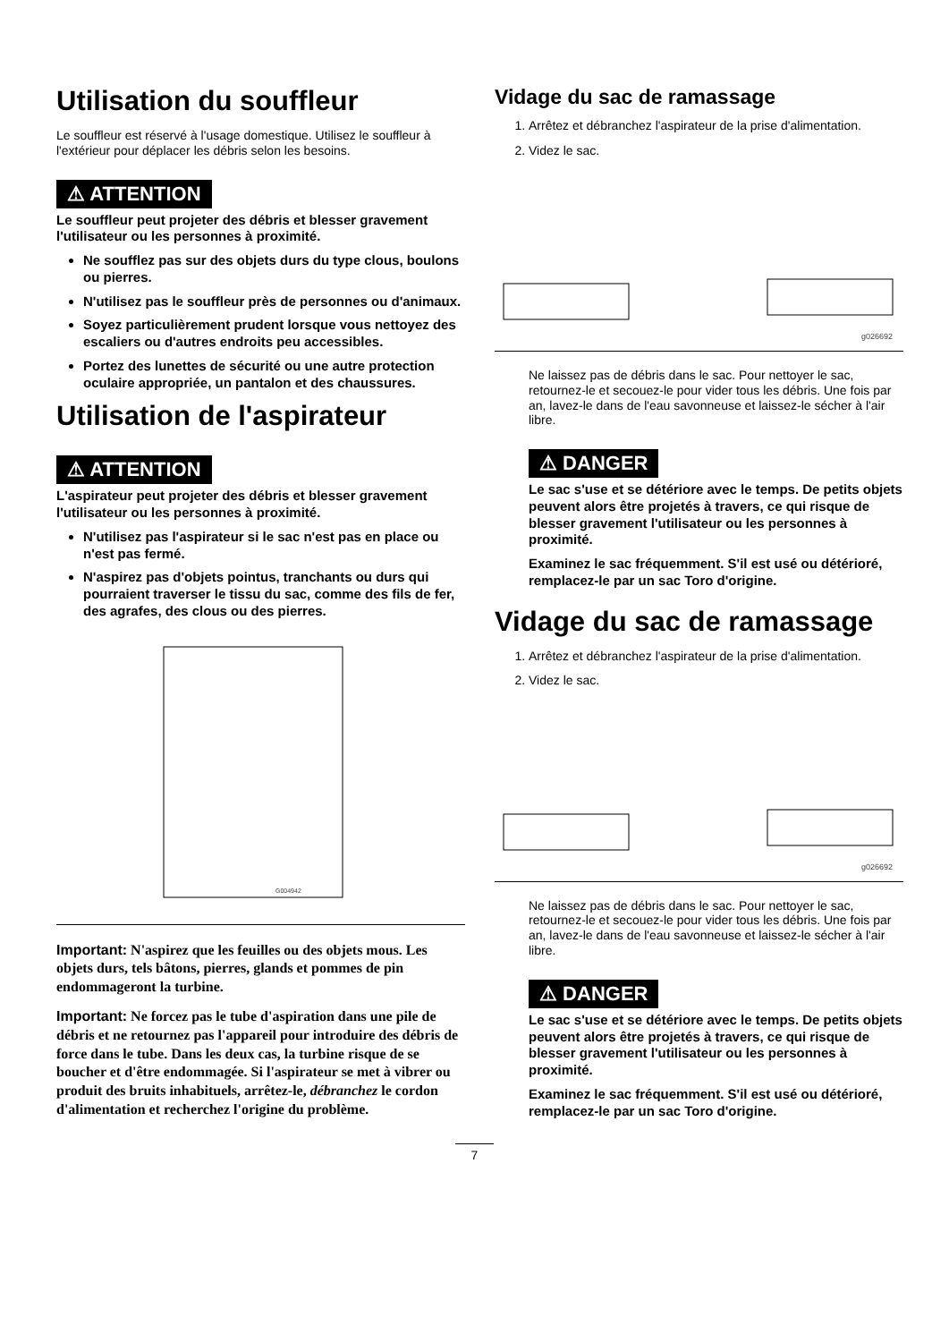Utilisation du souffleur
Le souffleur est réservé à l'usage domestique. Utilisez le souffleur à l'extérieur pour déplacer les débris selon les besoins.
⚠ ATTENTION
Le souffleur peut projeter des débris et blesser gravement l'utilisateur ou les personnes à proximité.
Ne soufflez pas sur des objets durs du type clous, boulons ou pierres.
N'utilisez pas le souffleur près de personnes ou d'animaux.
Soyez particulièrement prudent lorsque vous nettoyez des escaliers ou d'autres endroits peu accessibles.
Portez des lunettes de sécurité ou une autre protection oculaire appropriée, un pantalon et des chaussures.
Utilisation de l'aspirateur
⚠ ATTENTION
L'aspirateur peut projeter des débris et blesser gravement l'utilisateur ou les personnes à proximité.
N'utilisez pas l'aspirateur si le sac n'est pas en place ou n'est pas fermé.
N'aspirez pas d'objets pointus, tranchants ou durs qui pourraient traverser le tissu du sac, comme des fils de fer, des agrafes, des clous ou des pierres.
G004942
Important: N'aspirez que les feuilles ou des objets mous. Les objets durs, tels bâtons, pierres, glands et pommes de pin endommageront la turbine.
Important: Ne forcez pas le tube d'aspiration dans une pile de débris et ne retournez pas l'appareil pour introduire des débris de force dans le tube. Dans les deux cas, la turbine risque de se boucher et d'être endommagée. Si l'aspirateur se met à vibrer ou produit des bruits inhabituels, arrêtez-le, débranchez le cordon d'alimentation et recherchez l'origine du problème.
Vidage du sac de ramassage
1. Arrêtez et débranchez l'aspirateur de la prise d'alimentation.
2. Videz le sac.
g026692
Ne laissez pas de débris dans le sac. Pour nettoyer le sac, retournez-le et secouez-le pour vider tous les débris. Une fois par an, lavez-le dans de l'eau savonneuse et laissez-le sécher à l'air libre.
⚠ DANGER
Le sac s'use et se détériore avec le temps. De petits objets peuvent alors être projetés à travers, ce qui risque de blesser gravement l'utilisateur ou les personnes à proximité.
Examinez le sac fréquemment. S'il est usé ou détérioré, remplacez-le par un sac Toro d'origine.
Vidage du sac de ramassage
1. Arrêtez et débranchez l'aspirateur de la prise d'alimentation.
2. Videz le sac.
g026692
Ne laissez pas de débris dans le sac. Pour nettoyer le sac, retournez-le et secouez-le pour vider tous les débris. Une fois par an, lavez-le dans de l'eau savonneuse et laissez-le sécher à l'air libre.
⚠ DANGER
Le sac s'use et se détériore avec le temps. De petits objets peuvent alors être projetés à travers, ce qui risque de blesser gravement l'utilisateur ou les personnes à proximité.
Examinez le sac fréquemment. S'il est usé ou détérioré, remplacez-le par un sac Toro d'origine.
7